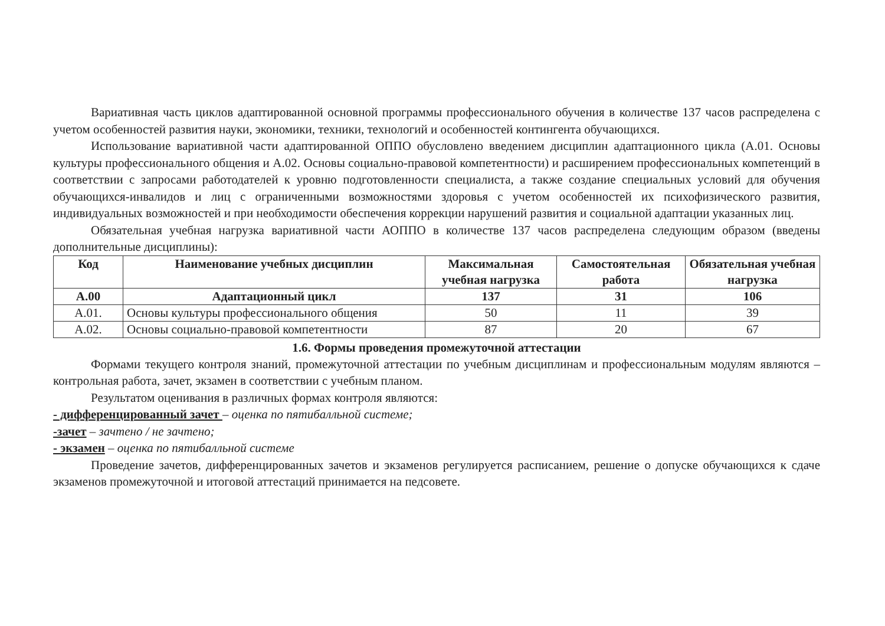Вариативная часть циклов адаптированной основной программы профессионального обучения в количестве 137 часов распределена с учетом особенностей развития науки, экономики, техники, технологий и особенностей контингента обучающихся.
Использование вариативной части адаптированной ОППО обусловлено введением дисциплин адаптационного цикла (А.01. Основы культуры профессионального общения и А.02. Основы социально-правовой компетентности) и расширением профессиональных компетенций в соответствии с запросами работодателей к уровню подготовленности специалиста, а также создание специальных условий для обучения обучающихся-инвалидов и лиц с ограниченными возможностями здоровья с учетом особенностей их психофизического развития, индивидуальных возможностей и при необходимости обеспечения коррекции нарушений развития и социальной адаптации указанных лиц.
Обязательная учебная нагрузка вариативной части АОППО в количестве 137 часов распределена следующим образом (введены дополнительные дисциплины):
| Код | Наименование учебных дисциплин | Максимальная учебная нагрузка | Самостоятельная работа | Обязательная учебная нагрузка |
| --- | --- | --- | --- | --- |
| А.00 | Адаптационный цикл | 137 | 31 | 106 |
| А.01. | Основы культуры профессионального общения | 50 | 11 | 39 |
| А.02. | Основы социально-правовой компетентности | 87 | 20 | 67 |
1.6. Формы проведения промежуточной аттестации
Формами текущего контроля знаний, промежуточной аттестации по учебным дисциплинам и профессиональным модулям являются – контрольная работа, зачет, экзамен в соответствии с учебным планом.
Результатом оценивания в различных формах контроля являются:
- дифференцированный зачет – оценка по пятибалльной системе;
-зачет – зачтено / не зачтено;
- экзамен – оценка по пятибалльной системе
Проведение зачетов, дифференцированных зачетов и экзаменов регулируется расписанием, решение о допуске обучающихся к сдаче экзаменов промежуточной и итоговой аттестаций принимается на педсовете.